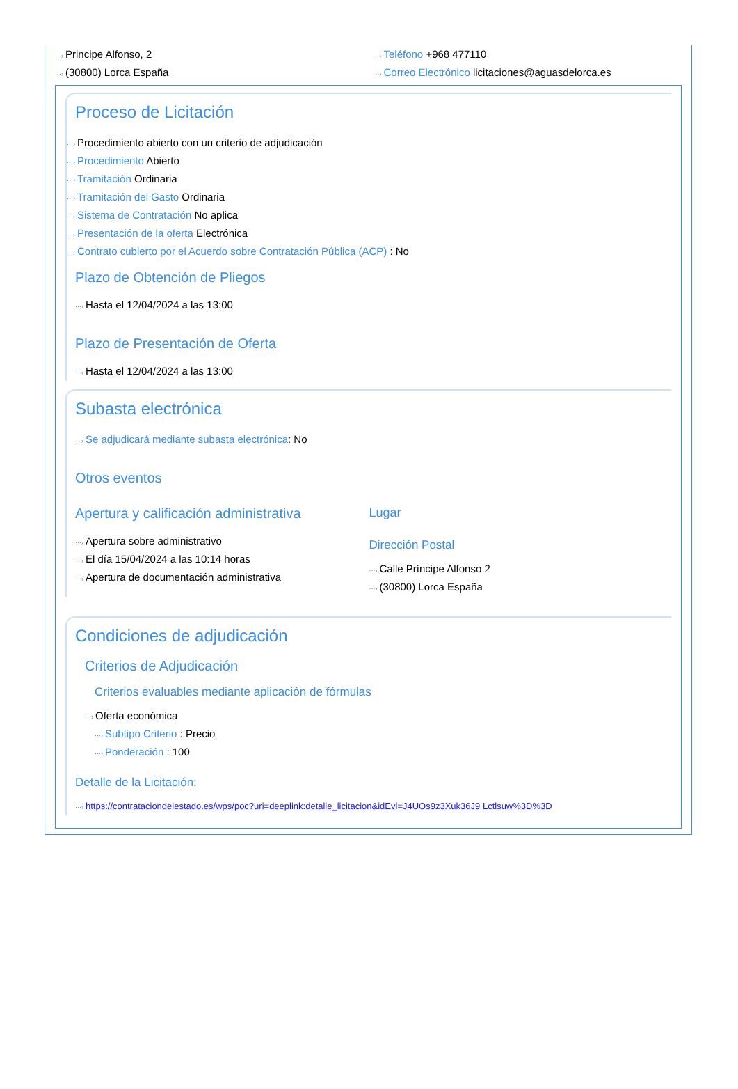···› Principe Alfonso, 2
···› (30800) Lorca España
···› Teléfono +968 477110
···› Correo Electrónico licitaciones@aguasdelorca.es
Proceso de Licitación
···› Procedimiento abierto con un criterio de adjudicación
···› Procedimiento Abierto
···› Tramitación Ordinaria
···› Tramitación del Gasto Ordinaria
···› Sistema de Contratación No aplica
···› Presentación de la oferta Electrónica
···› Contrato cubierto por el Acuerdo sobre Contratación Pública (ACP) : No
Plazo de Obtención de Pliegos
···› Hasta el 12/04/2024 a las 13:00
Plazo de Presentación de Oferta
···› Hasta el 12/04/2024 a las 13:00
Subasta electrónica
···› Se adjudicará mediante subasta electrónica: No
Otros eventos
Apertura y calificación administrativa
···› Apertura sobre administrativo
···› El día 15/04/2024 a las 10:14 horas
···› Apertura de documentación administrativa
Lugar
Dirección Postal
···› Calle Príncipe Alfonso 2
···› (30800) Lorca España
Condiciones de adjudicación
Criterios de Adjudicación
Criterios evaluables mediante aplicación de fórmulas
···› Oferta económica
···› Subtipo Criterio : Precio
···› Ponderación : 100
Detalle de la Licitación:
···› https://contrataciondelestado.es/wps/poc?uri=deeplink:detalle_licitacion&idEvl=J4UOs9z3Xuk36J9 Lctlsuw%3D%3D